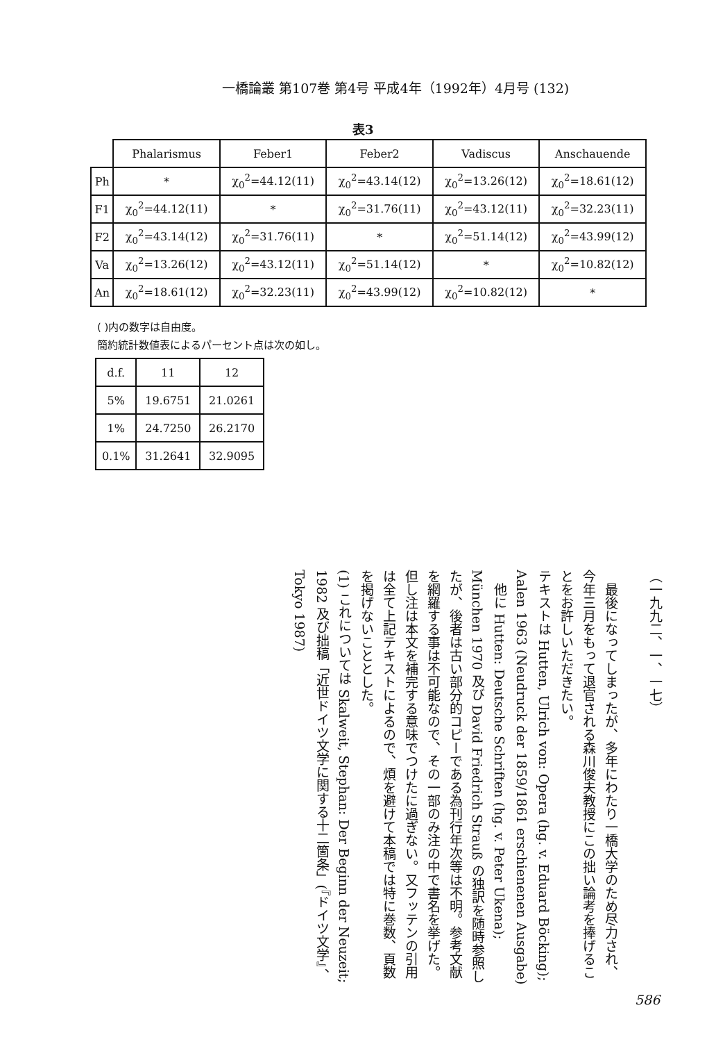一橋論叢 第107巻 第4号 平成4年（1992年）4月号 (132)
表3
| | Phalarismus | Feber1 | Feber2 | Vadiscus | Anschauende |
| --- | --- | --- | --- | --- | --- |
| Ph | * | χ<sub>0</sub><sup>2</sup>=44.12(11) | χ<sub>0</sub><sup>2</sup>=43.14(12) | χ<sub>0</sub><sup>2</sup>=13.26(12) | χ<sub>0</sub><sup>2</sup>=18.61(12) |
| F1 | χ<sub>0</sub><sup>2</sup>=44.12(11) | * | χ<sub>0</sub><sup>2</sup>=31.76(11) | χ<sub>0</sub><sup>2</sup>=43.12(11) | χ<sub>0</sub><sup>2</sup>=32.23(11) |
| F2 | χ<sub>0</sub><sup>2</sup>=43.14(12) | χ<sub>0</sub><sup>2</sup>=31.76(11) | * | χ<sub>0</sub><sup>2</sup>=51.14(12) | χ<sub>0</sub><sup>2</sup>=43.99(12) |
| Va | χ<sub>0</sub><sup>2</sup>=13.26(12) | χ<sub>0</sub><sup>2</sup>=43.12(11) | χ<sub>0</sub><sup>2</sup>=51.14(12) | * | χ<sub>0</sub><sup>2</sup>=10.82(12) |
| An | χ<sub>0</sub><sup>2</sup>=18.61(12) | χ<sub>0</sub><sup>2</sup>=32.23(11) | χ<sub>0</sub><sup>2</sup>=43.99(12) | χ<sub>0</sub><sup>2</sup>=10.82(12) | * |
( )内の数字は自由度。
簡約統計数値表によるパーセント点は次の如し。
| d.f. | 11 | 12 |
| --- | --- | --- |
| 5% | 19.6751 | 21.0261 |
| 1% | 24.7250 | 26.2170 |
| 0.1% | 31.2641 | 32.9095 |
（一九九二、一、一七）
　最後になってしまったが、多年にわたり一橋大学のため尽力され、今年三月をもって退官される森川俊夫教授にこの拙い論考を捧げることをお許しいただきたい。
テキストは Hutten, Ulrich von: Opera (hg. v. Eduard Böcking); Aalen 1963 (Neudruck der 1859/1861 erschienenen Ausgabe)
　他に Hutten: Deutsche Schriften (hg. v. Peter Ukena); München 1970 及び David Friedrich Strauß の独訳を随時参照したが、後者は古い部分的コピーである為刊行年次等は不明。参考文献を網羅する事は不可能なので、その一部のみ注の中で書名を挙げた。但し注は本文を補完する意味でつけたに過ぎない。又フッテンの引用は全て上記テキストによるので、煩を避けて本稿では特に巻数、頁数を掲げないこととした。
(1) これについては Skalweit, Stephan: Der Beginn der Neuzeit; 1982 及び拙稿「近世ドイツ文学に関する十二箇条」(『ドイツ文学』、Tokyo 1987)
586